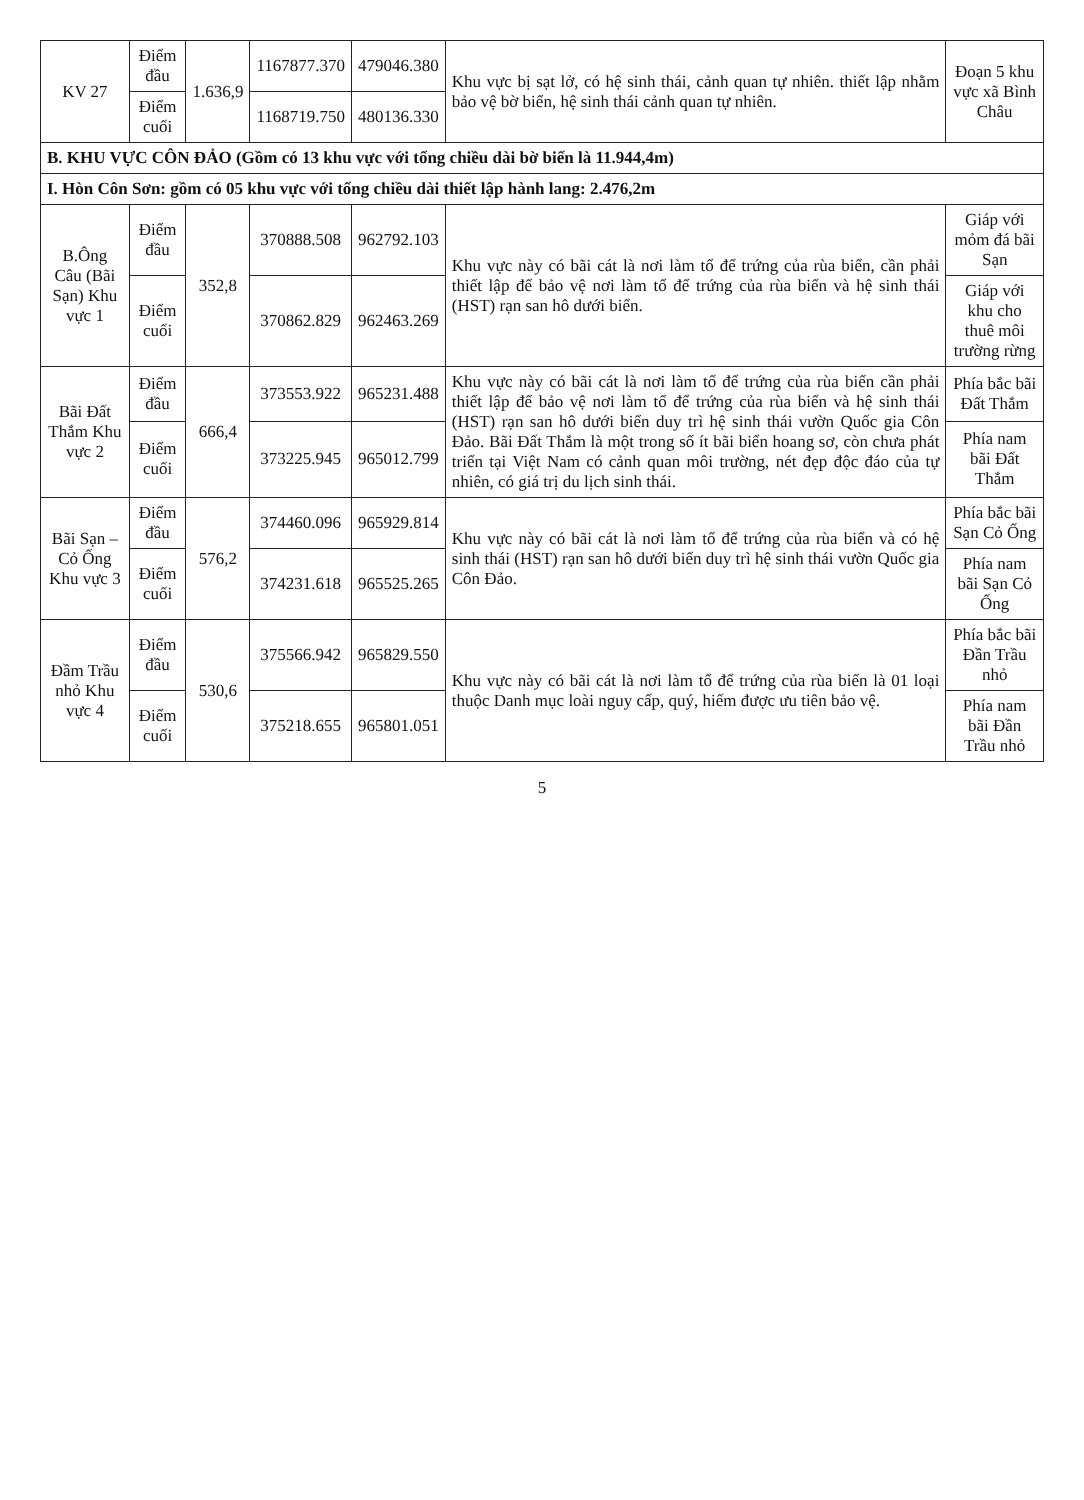| KV 27 | Điểm đầu | 1.636,9 | 1167877.370 | 479046.380 | Khu vực bị sạt lở, có hệ sinh thái, cảnh quan tự nhiên. thiết lập nhằm bảo vệ bờ biển, hệ sinh thái cảnh quan tự nhiên. | Đoạn 5 khu vực xã Bình Châu |
| | Điểm cuối | | 1168719.750 | 480136.330 | | |
| B. KHU VỰC CÔN ĐẢO (Gồm có 13 khu vực với tổng chiều dài bờ biển là 11.944,4m) | | | | | | |
| I. Hòn Côn Sơn: gồm có 05 khu vực với tổng chiều dài thiết lập hành lang: 2.476,2m | | | | | | |
| B.Ông Câu (Bãi Sạn) Khu vực 1 | Điểm đầu | 352,8 | 370888.508 | 962792.103 | Khu vực này có bãi cát là nơi làm tổ để trứng của rùa biển, cần phải thiết lập để bảo vệ nơi làm tổ để trứng của rùa biển và hệ sinh thái (HST) rạn san hô dưới biển. | Giáp với mỏm đá bãi Sạn |
| | Điểm cuối | | 370862.829 | 962463.269 | | Giáp với khu cho thuê môi trường rừng |
| Bãi Đất Thắm Khu vực 2 | Điểm đầu | 666,4 | 373553.922 | 965231.488 | Khu vực này có bãi cát là nơi làm tổ để trứng của rùa biển cần phải thiết lập để bảo vệ nơi làm tổ để trứng của rùa biển và hệ sinh thái (HST) rạn san hô dưới biển duy trì hệ sinh thái vườn Quốc gia Côn Đảo. Bãi Đất Thắm là một trong số ít bãi biển hoang sơ, còn chưa phát triển tại Việt Nam có cảnh quan môi trường, nét đẹp độc đáo của tự nhiên, có giá trị du lịch sinh thái. | Phía bắc bãi Đất Thắm |
| | Điểm cuối | | 373225.945 | 965012.799 | | Phía nam bãi Đất Thắm |
| Bãi Sạn – Cỏ Ống Khu vực 3 | Điểm đầu | 576,2 | 374460.096 | 965929.814 | Khu vực này có bãi cát là nơi làm tổ để trứng của rùa biển và có hệ sinh thái (HST) rạn san hô dưới biển duy trì hệ sinh thái vườn Quốc gia Côn Đảo. | Phía bắc bãi Sạn Cỏ Ống |
| | Điểm cuối | | 374231.618 | 965525.265 | | Phía nam bãi Sạn Cỏ Ống |
| Đầm Trầu nhỏ Khu vực 4 | Điểm đầu | 530,6 | 375566.942 | 965829.550 | Khu vực này có bãi cát là nơi làm tổ để trứng của rùa biển là 01 loại thuộc Danh mục loài nguy cấp, quý, hiếm được ưu tiên bảo vệ. | Phía bắc bãi Đần Trầu nhỏ |
| | Điểm cuối | | 375218.655 | 965801.051 | | Phía nam bãi Đần Trầu nhỏ |
5